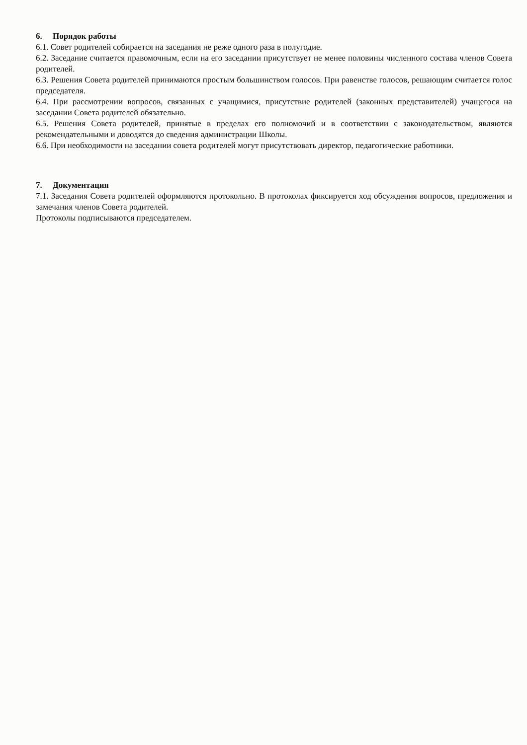6. Порядок работы
6.1. Совет родителей собирается на заседания не реже одного раза в полугодие.
6.2. Заседание считается правомочным, если на его заседании присутствует не менее половины численного состава членов Совета родителей.
6.3. Решения Совета родителей принимаются простым большинством голосов. При равенстве голосов, решающим считается голос председателя.
6.4. При рассмотрении вопросов, связанных с учащимися, присутствие родителей (законных представителей) учащегося на заседании Совета родителей обязательно.
6.5. Решения Совета родителей, принятые в пределах его полномочий и в соответствии с законодательством, являются рекомендательными и доводятся до сведения администрации Школы.
6.6. При необходимости на заседании совета родителей могут присутствовать директор, педагогические работники.
7. Документация
7.1. Заседания Совета родителей оформляются протокольно. В протоколах фиксируется ход обсуждения вопросов, предложения и замечания членов Совета родителей.
Протоколы подписываются председателем.